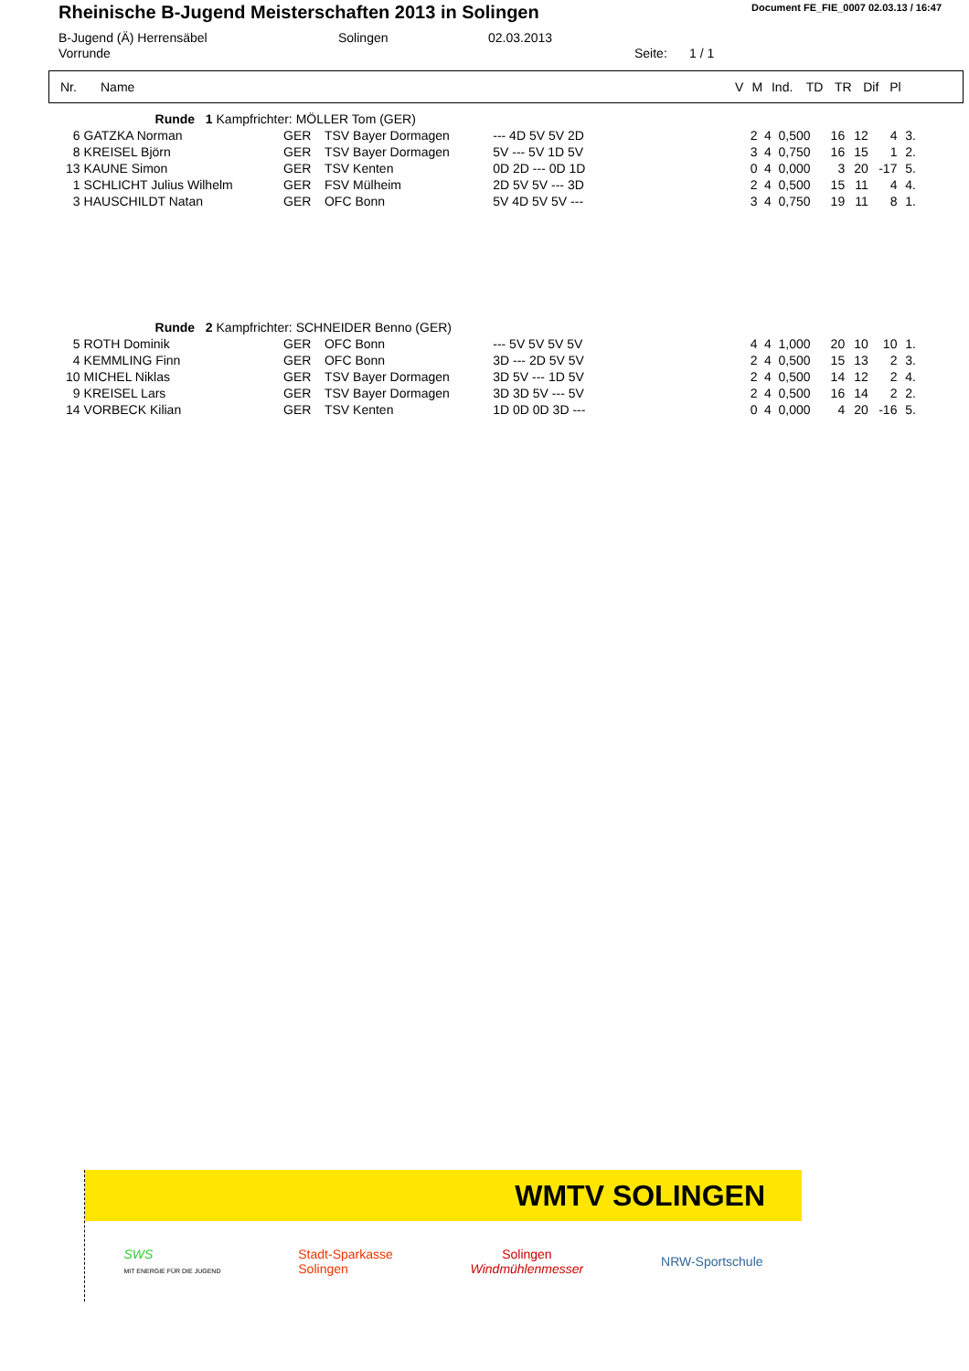Rheinische B-Jugend Meisterschaften 2013 in Solingen
Document FE_FIE_0007 02.03.13 / 16:47
B-Jugend (Ä) Herrensäbel
Vorrunde
Solingen
02.03.2013
Seite:
1 / 1
| Nr. | Name | V | M | Ind. | TD | TR | Dif | Pl |
| | Runde 1 Kampfrichter: MÖLLER Tom (GER) | | | | | | | | | | | |
| 6 | GATZKA Norman | GER | TSV Bayer Dormagen | --- 4D 5V 5V 2D | | 2 | 4 | 0,500 | 16 | 12 | 4 | 3. |
| 8 | KREISEL Björn | GER | TSV Bayer Dormagen | 5V --- 5V 1D 5V | | 3 | 4 | 0,750 | 16 | 15 | 1 | 2. |
| 13 | KAUNE Simon | GER | TSV Kenten | 0D 2D --- 0D 1D | | 0 | 4 | 0,000 | 3 | 20 | -17 | 5. |
| 1 | SCHLICHT Julius Wilhelm | GER | FSV Mülheim | 2D 5V 5V --- 3D | | 2 | 4 | 0,500 | 15 | 11 | 4 | 4. |
| 3 | HAUSCHILDT Natan | GER | OFC Bonn | 5V 4D 5V 5V --- | | 3 | 4 | 0,750 | 19 | 11 | 8 | 1. |
| | Runde 2 Kampfrichter: SCHNEIDER Benno (GER) | | | | | | | | | | | |
| 5 | ROTH Dominik | GER | OFC Bonn | --- 5V 5V 5V 5V | | 4 | 4 | 1,000 | 20 | 10 | 10 | 1. |
| 4 | KEMMLING Finn | GER | OFC Bonn | 3D --- 2D 5V 5V | | 2 | 4 | 0,500 | 15 | 13 | 2 | 3. |
| 10 | MICHEL Niklas | GER | TSV Bayer Dormagen | 3D 5V --- 1D 5V | | 2 | 4 | 0,500 | 14 | 12 | 2 | 4. |
| 9 | KREISEL Lars | GER | TSV Bayer Dormagen | 3D 3D 5V --- 5V | | 2 | 4 | 0,500 | 16 | 14 | 2 | 2. |
| 14 | VORBECK Kilian | GER | TSV Kenten | 1D 0D 0D 3D --- | | 0 | 4 | 0,000 | 4 | 20 | -16 | 5. |
WMTV SOLINGEN
SWS
MIT ENERGIE FÜR DIE JUGEND
Stadt-Sparkasse
Solingen
Solingen
Windmühlenmesser
NRW-Sportschule